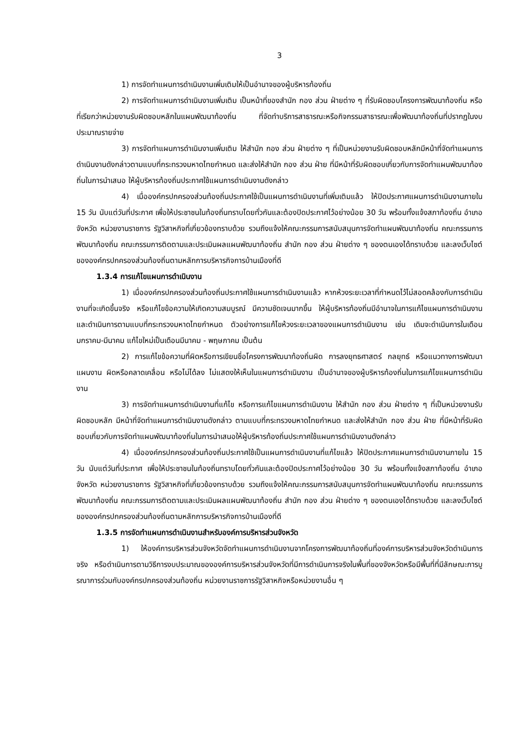3
1) การจัดทำแผนการดำเนินงานเพิ่มเติมให้เป็นอำนาจของผู้บริหารท้องถิ่น
2) การจัดทำแผนการดำเนินงานเพิ่มเติม เป็นหน้าที่ของสำนัก กอง ส่วน ฝ่ายต่าง ๆ ที่รับผิดชอบโครงการพัฒนาท้องถิ่น หรือที่เรียกว่าหน่วยงานรับผิดชอบหลักในแผนพัฒนาท้องถิ่น ที่จัดทำบริการสาธารณะหรือกิจกรรมสาธารณะเพื่อพัฒนาท้องถิ่นที่ปรากฏในงบประมาณรายจ่าย
3) การจัดทำแผนการดำเนินงานเพิ่มเติม ให้สำนัก กอง ส่วน ฝ่ายต่าง ๆ ที่เป็นหน่วยงานรับผิดชอบหลักมีหน้าที่จัดทำแผนการดำเนินงานดังกล่าวตามแบบที่กระทรวงมหาดไทยกำหนด และส่งให้สำนัก กอง ส่วน ฝ่าย ที่มีหน้าที่รับผิดชอบเกี่ยวกับการจัดทำแผนพัฒนาท้องถิ่นในการนำเสนอ ให้ผู้บริหารท้องถิ่นประกาศใช้แผนการดำเนินงานดังกล่าว
4) เมื่อองค์กรปกครองส่วนท้องถิ่นประกาศใช้เป็นแผนการดำเนินงานที่เพิ่มเติมแล้ว ให้ปิดประกาศแผนการดำเนินงานภายใน 15 วัน นับแต่วันที่ประกาศ เพื่อให้ประชาชนในท้องถิ่นทราบโดยทั่วกันและต้องปิดประกาศไว้อย่างน้อย 30 วัน พร้อมทั้งแจ้งสภาท้องถิ่น อำเภอ จังหวัด หน่วยงานราชการ รัฐวิสาหกิจที่เกี่ยวข้องทราบด้วย รวมถึงแจ้งให้คณะกรรมการสนับสนุนการจัดทำแผนพัฒนาท้องถิ่น คณะกรรมการพัฒนาท้องถิ่น คณะกรรมการติดตามและประเมินผลแผนพัฒนาท้องถิ่น สำนัก กอง ส่วน ฝ่ายต่าง ๆ ของตนเองได้ทราบด้วย และลงเว็บไซต์ขององค์กรปกครองส่วนท้องถิ่นตามหลักการบริหารกิจการบ้านเมืองที่ดี
1.3.4 การแก้ไขแผนการดำเนินงาน
1) เมื่อองค์กรปกครองส่วนท้องถิ่นประกาศใช้แผนการดำเนินงานแล้ว หากห้วงระยะเวลาที่กำหนดไว้ไม่สอดคล้องกับการดำเนินงานที่จะเกิดขึ้นจริง หรือแก้ไขข้อความให้เกิดความสมบูรณ์ มีความชัดเจนมากขึ้น ให้ผู้บริหารท้องถิ่นมีอำนาจในการแก้ไขแผนการดำเนินงาน และดำเนินการตามแบบที่กระทรวงมหาดไทยกำหนด ตัวอย่างการแก้ไขห้วงระยะเวลาของแผนการดำเนินงาน เช่น เดิมจะดำเนินการในเดือนมกราคม-มีนาคม แก้ไขใหม่เป็นเดือนมีนาคม - พฤษภาคม เป็นต้น
2) การแก้ไขข้อความที่ผิดหรือการเขียนชื่อโครงการพัฒนาท้องถิ่นผิด การลงยุทธศาสตร์ กลยุทธ์ หรือแนวทางการพัฒนา แผนงาน ผิดหรือคลาดเคลื่อน หรือไม่ได้ลง ไม่แสดงให้เห็นในแผนการดำเนินงาน เป็นอำนาจของผู้บริหารท้องถิ่นในการแก้ไขแผนการดำเนินงาน
3) การจัดทำแผนการดำเนินงานที่แก้ไข หรือการแก้ไขแผนการดำเนินงาน ให้สำนัก กอง ส่วน ฝ่ายต่าง ๆ ที่เป็นหน่วยงานรับผิดชอบหลัก มีหน้าที่จัดทำแผนการดำเนินงานดังกล่าว ตามแบบที่กระทรวงมหาดไทยกำหนด และส่งให้สำนัก กอง ส่วน ฝ่าย ที่มีหน้าที่รับผิดชอบเกี่ยวกับการจัดทำแผนพัฒนาท้องถิ่นในการนำเสนอให้ผู้บริหารท้องถิ่นประกาศใช้แผนการดำเนินงานดังกล่าว
4) เมื่อองค์กรปกครองส่วนท้องถิ่นประกาศใช้เป็นแผนการดำเนินงานที่แก้ไขแล้ว ให้ปิดประกาศแผนการดำเนินงานภายใน 15 วัน นับแต่วันที่ประกาศ เพื่อให้ประชาชนในท้องถิ่นทราบโดยทั่วกันและต้องปิดประกาศไว้อย่างน้อย 30 วัน พร้อมทั้งแจ้งสภาท้องถิ่น อำเภอ จังหวัด หน่วยงานราชการ รัฐวิสาหกิจที่เกี่ยวข้องทราบด้วย รวมถึงแจ้งให้คณะกรรมการสนับสนุนการจัดทำแผนพัฒนาท้องถิ่น คณะกรรมการพัฒนาท้องถิ่น คณะกรรมการติดตามและประเมินผลแผนพัฒนาท้องถิ่น สำนัก กอง ส่วน ฝ่ายต่าง ๆ ของตนเองได้ทราบด้วย และลงเว็บไซต์ขององค์กรปกครองส่วนท้องถิ่นตามหลักการบริหารกิจการบ้านเมืองที่ดี
1.3.5 การจัดทำแผนการดำเนินงานสำหรับองค์การบริหารส่วนจังหวัด
1) ให้องค์การบริหารส่วนจังหวัดจัดทำแผนการดำเนินงานจากโครงการพัฒนาท้องถิ่นที่องค์การบริหารส่วนจังหวัดดำเนินการจริง หรือดำเนินการตามวิธีการงบประมาณขององค์การบริหารส่วนจังหวัดที่มีการดำเนินการจริงในพื้นที่ของจังหวัดหรือมีพื้นที่ที่มีลักษณะการบูรณาการร่วมกับองค์กรปกครองส่วนท้องถิ่น หน่วยงานราชการรัฐวิสาหกิจหรือหน่วยงานอื่น ๆ